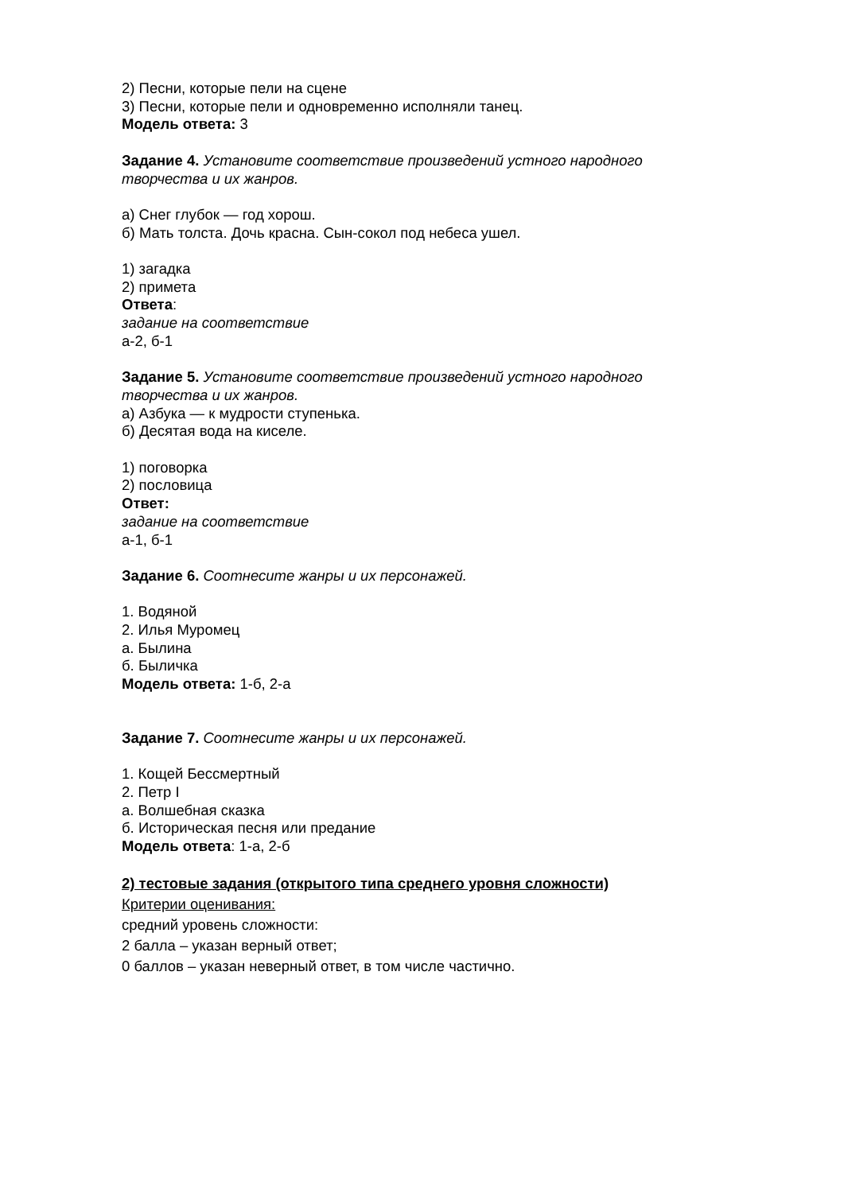2) Песни, которые пели на сцене
3) Песни, которые пели и одновременно исполняли танец.
Модель ответа: 3
Задание 4. Установите соответствие произведений устного народного творчества и их жанров.
а) Снег глубок — год хорош.
б) Мать толста. Дочь красна. Сын-сокол под небеса ушел.
1) загадка
2) примета
Ответа:
задание на соответствие
а-2, б-1
Задание 5. Установите соответствие произведений устного народного творчества и их жанров.
а) Азбука — к мудрости ступенька.
б) Десятая вода на киселе.
1) поговорка
2) пословица
Ответ:
задание на соответствие
а-1, б-1
Задание 6. Соотнесите жанры и их персонажей.
1. Водяной
2. Илья Муромец
а. Былина
б. Быличка
Модель ответа: 1-б, 2-а
Задание 7. Соотнесите жанры и их персонажей.
1. Кощей Бессмертный
2. Петр I
а. Волшебная сказка
б. Историческая песня или предание
Модель ответа: 1-а, 2-б
2) тестовые задания (открытого типа среднего уровня сложности)
Критерии оценивания:
средний уровень сложности:
2 балла – указан верный ответ;
0 баллов – указан неверный ответ, в том числе частично.